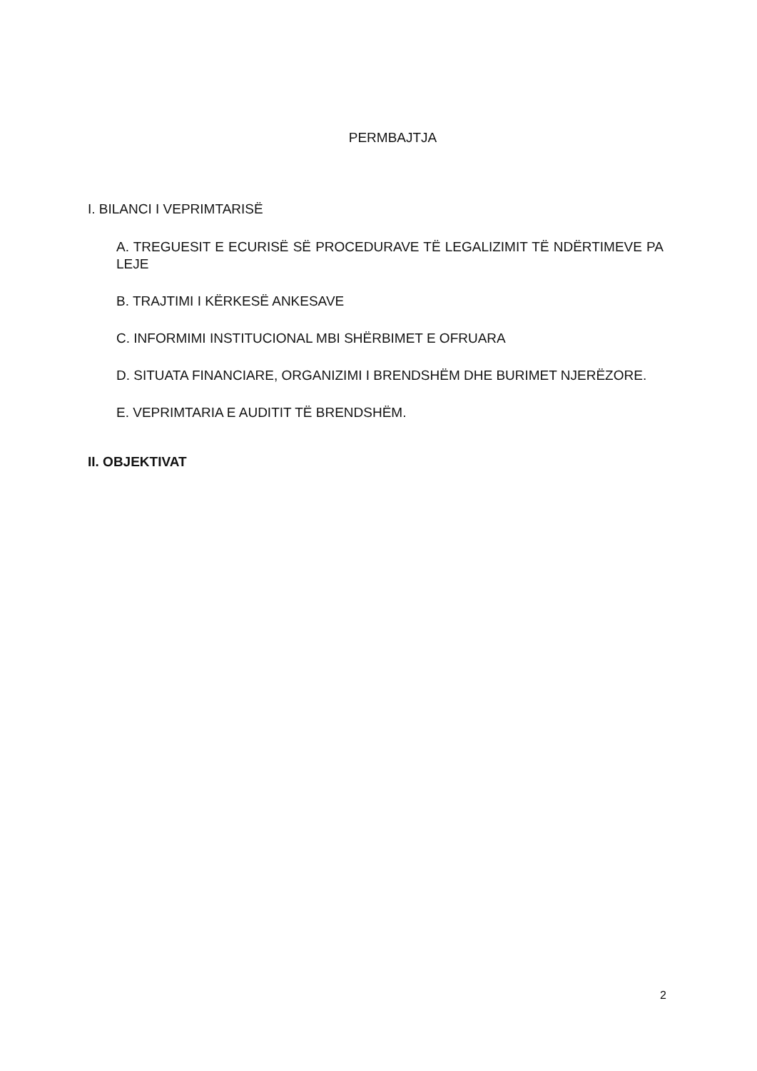PERMBAJTJA
I. BILANCI I VEPRIMTARISË
A. TREGUESIT E ECURISË SË PROCEDURAVE TË LEGALIZIMIT TË NDËRTIMEVE PA LEJE
B. TRAJTIMI I KËRKESË ANKESAVE
C. INFORMIMI INSTITUCIONAL MBI SHËRBIMET E OFRUARA
D. SITUATA FINANCIARE, ORGANIZIMI I BRENDSHËM DHE BURIMET NJERËZORE.
E. VEPRIMTARIA E AUDITIT TË BRENDSHËM.
II. OBJEKTIVAT
2